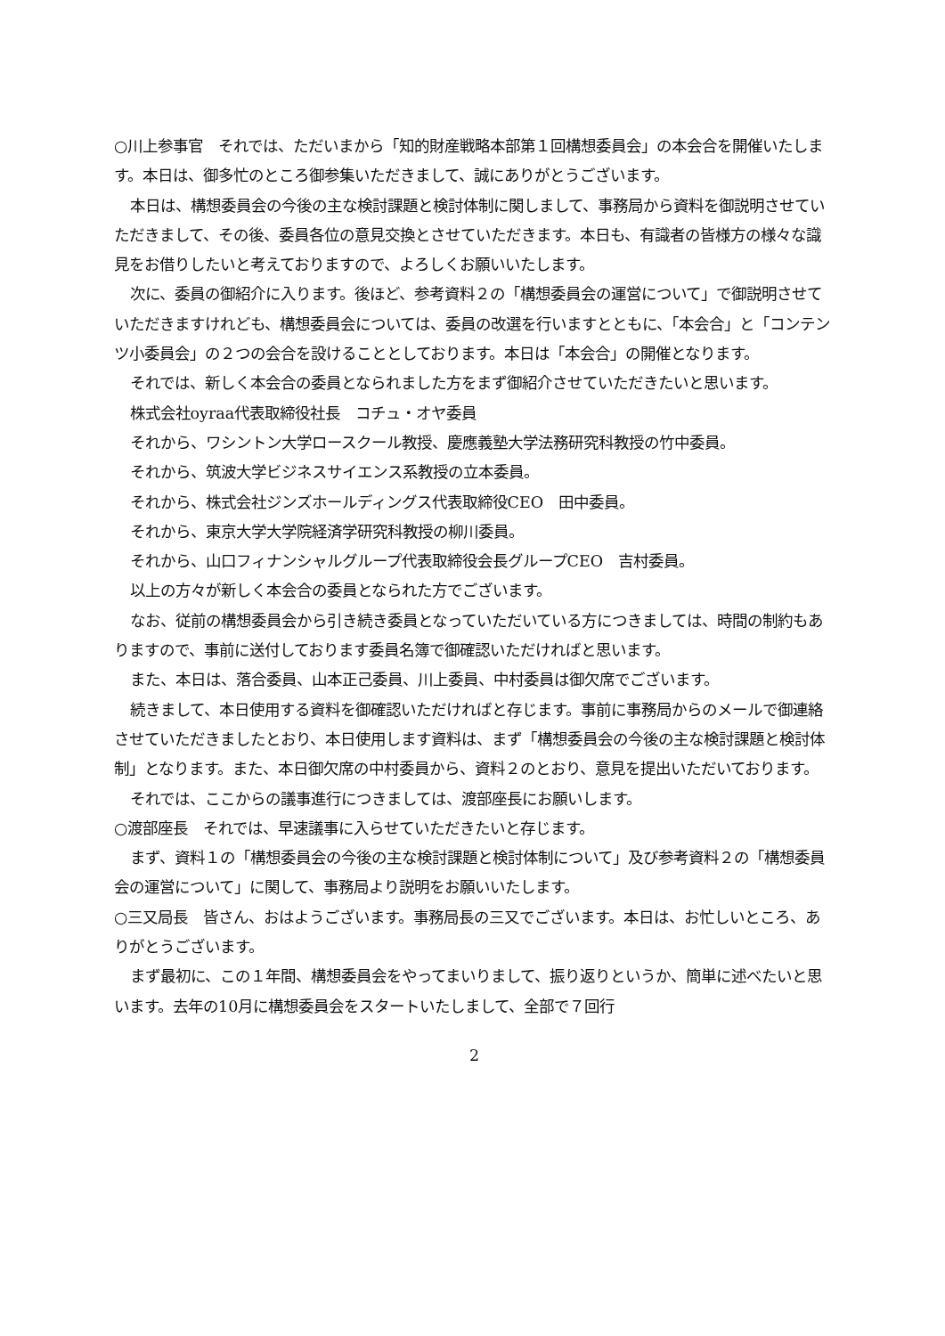○川上参事官　それでは、ただいまから「知的財産戦略本部第１回構想委員会」の本会合を開催いたします。本日は、御多忙のところ御参集いただきまして、誠にありがとうございます。
本日は、構想委員会の今後の主な検討課題と検討体制に関しまして、事務局から資料を御説明させていただきまして、その後、委員各位の意見交換とさせていただきます。本日も、有識者の皆様方の様々な識見をお借りしたいと考えておりますので、よろしくお願いいたします。
次に、委員の御紹介に入ります。後ほど、参考資料２の「構想委員会の運営について」で御説明させていただきますけれども、構想委員会については、委員の改選を行いますとともに、「本会合」と「コンテンツ小委員会」の２つの会合を設けることとしております。本日は「本会合」の開催となります。
それでは、新しく本会合の委員となられました方をまず御紹介させていただきたいと思います。
株式会社oyraa代表取締役社長　コチュ・オヤ委員
それから、ワシントン大学ロースクール教授、慶應義塾大学法務研究科教授の竹中委員。
それから、筑波大学ビジネスサイエンス系教授の立本委員。
それから、株式会社ジンズホールディングス代表取締役CEO　田中委員。
それから、東京大学大学院経済学研究科教授の柳川委員。
それから、山口フィナンシャルグループ代表取締役会長グループCEO　吉村委員。
以上の方々が新しく本会合の委員となられた方でございます。
なお、従前の構想委員会から引き続き委員となっていただいている方につきましては、時間の制約もありますので、事前に送付しております委員名簿で御確認いただければと思います。
また、本日は、落合委員、山本正己委員、川上委員、中村委員は御欠席でございます。
続きまして、本日使用する資料を御確認いただければと存じます。事前に事務局からのメールで御連絡させていただきましたとおり、本日使用します資料は、まず「構想委員会の今後の主な検討課題と検討体制」となります。また、本日御欠席の中村委員から、資料２のとおり、意見を提出いただいております。
それでは、ここからの議事進行につきましては、渡部座長にお願いします。
○渡部座長　それでは、早速議事に入らせていただきたいと存じます。
まず、資料１の「構想委員会の今後の主な検討課題と検討体制について」及び参考資料２の「構想委員会の運営について」に関して、事務局より説明をお願いいたします。
○三又局長　皆さん、おはようございます。事務局長の三又でございます。本日は、お忙しいところ、ありがとうございます。
まず最初に、この１年間、構想委員会をやってまいりまして、振り返りというか、簡単に述べたいと思います。去年の10月に構想委員会をスタートいたしまして、全部で７回行
2